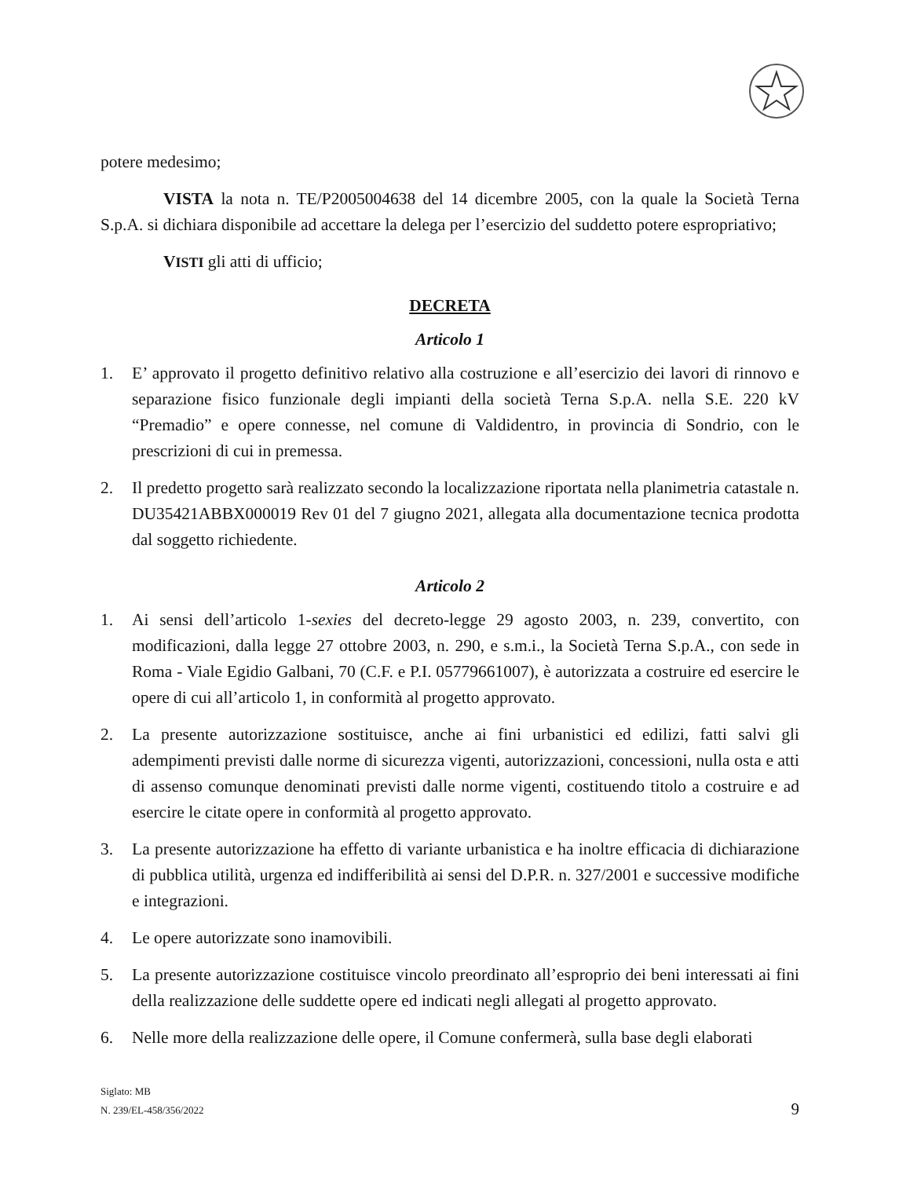potere medesimo;
VISTA la nota n. TE/P2005004638 del 14 dicembre 2005, con la quale la Società Terna S.p.A. si dichiara disponibile ad accettare la delega per l’esercizio del suddetto potere espropriativo;
VISTI gli atti di ufficio;
DECRETA
Articolo 1
1. E’ approvato il progetto definitivo relativo alla costruzione e all’esercizio dei lavori di rinnovo e separazione fisico funzionale degli impianti della società Terna S.p.A. nella S.E. 220 kV “Premadio” e opere connesse, nel comune di Valdidentro, in provincia di Sondrio, con le prescrizioni di cui in premessa.
2. Il predetto progetto sarà realizzato secondo la localizzazione riportata nella planimetria catastale n. DU35421ABBX000019 Rev 01 del 7 giugno 2021, allegata alla documentazione tecnica prodotta dal soggetto richiedente.
Articolo 2
1. Ai sensi dell’articolo 1-sexies del decreto-legge 29 agosto 2003, n. 239, convertito, con modificazioni, dalla legge 27 ottobre 2003, n. 290, e s.m.i., la Società Terna S.p.A., con sede in Roma - Viale Egidio Galbani, 70 (C.F. e P.I. 05779661007), è autorizzata a costruire ed esercire le opere di cui all’articolo 1, in conformità al progetto approvato.
2. La presente autorizzazione sostituisce, anche ai fini urbanistici ed edilizi, fatti salvi gli adempimenti previsti dalle norme di sicurezza vigenti, autorizzazioni, concessioni, nulla osta e atti di assenso comunque denominati previsti dalle norme vigenti, costituendo titolo a costruire e ad esercire le citate opere in conformità al progetto approvato.
3. La presente autorizzazione ha effetto di variante urbanistica e ha inoltre efficacia di dichiarazione di pubblica utilità, urgenza ed indifferibilità ai sensi del D.P.R. n. 327/2001 e successive modifiche e integrazioni.
4. Le opere autorizzate sono inamovibili.
5. La presente autorizzazione costituisce vincolo preordinato all’esproprio dei beni interessati ai fini della realizzazione delle suddette opere ed indicati negli allegati al progetto approvato.
6. Nelle more della realizzazione delle opere, il Comune confermerà, sulla base degli elaborati
Siglato: MB
N. 239/EL-458/356/2022
9